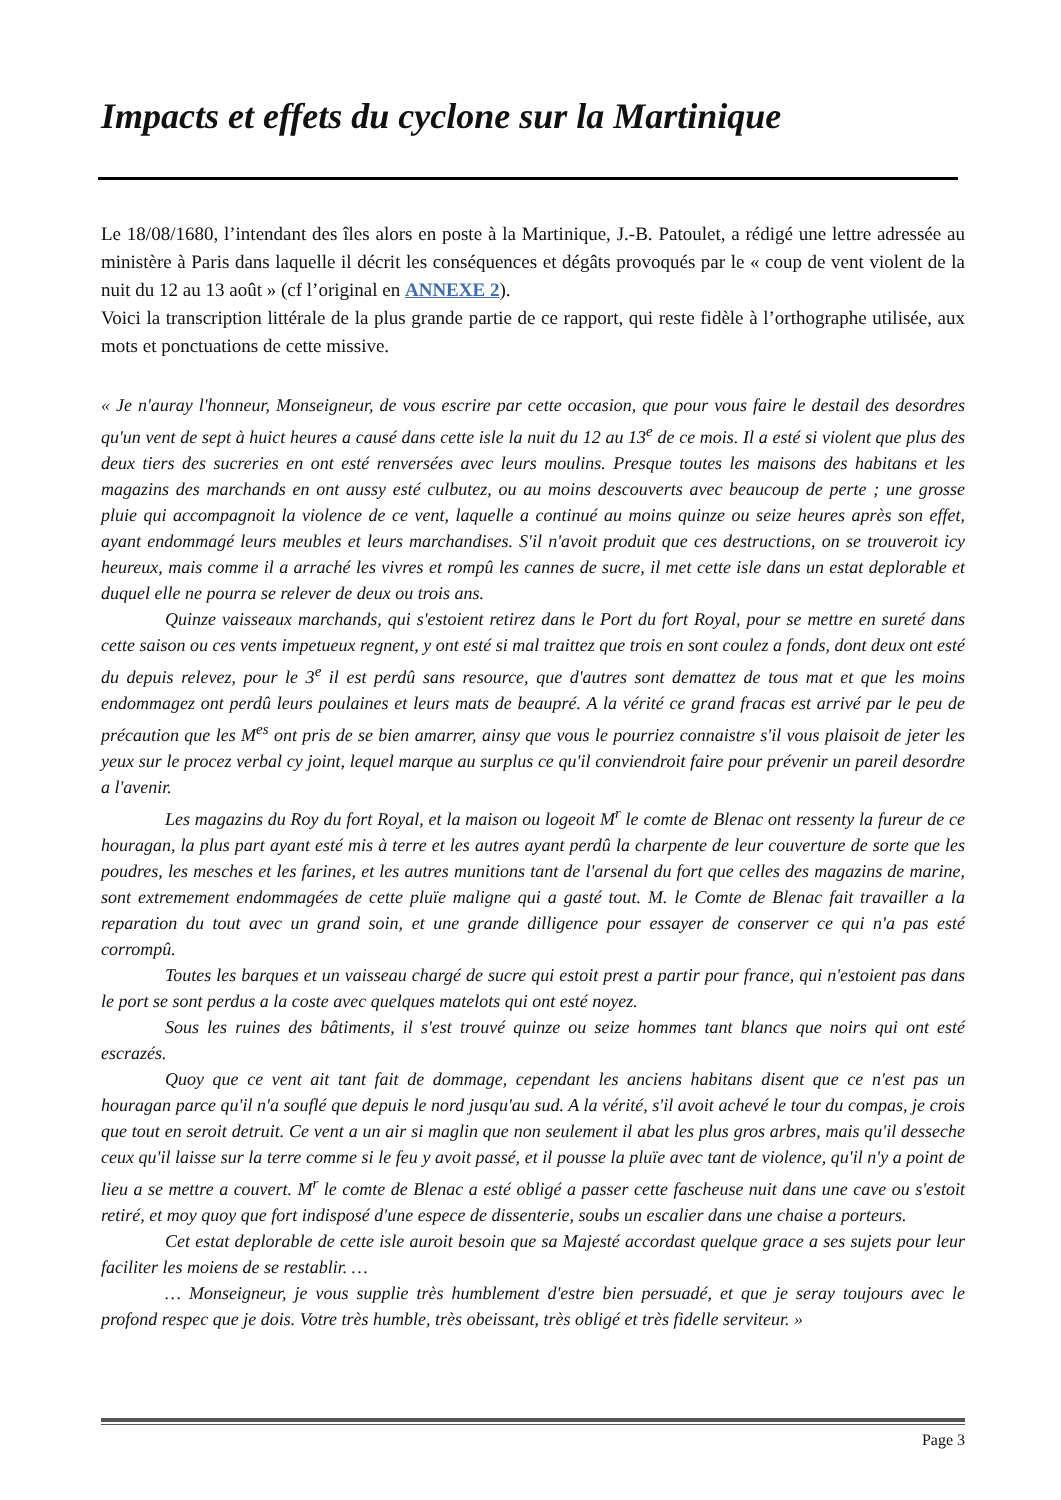Impacts et effets du cyclone sur la Martinique
Le 18/08/1680, l’intendant des îles alors en poste à la Martinique, J.-B. Patoulet, a rédigé une lettre adressée au ministère à Paris dans laquelle il décrit les conséquences et dégâts provoqués par le « coup de vent violent de la nuit du 12 au 13 août » (cf l’original en ANNEXE 2).
Voici la transcription littérale de la plus grande partie de ce rapport, qui reste fidèle à l’orthographe utilisée, aux mots et ponctuations de cette missive.
« Je n'auray l'honneur, Monseigneur, de vous escrire par cette occasion, que pour vous faire le destail des desordres qu'un vent de sept à huict heures a causé dans cette isle la nuit du 12 au 13<sup>e</sup> de ce mois. Il a esté si violent que plus des deux tiers des sucreries en ont esté renversées avec leurs moulins. Presque toutes les maisons des habitans et les magazins des marchands en ont aussy esté culbutez, ou au moins descouverts avec beaucoup de perte ; une grosse pluie qui accompagnoit la violence de ce vent, laquelle a continué au moins quinze ou seize heures après son effet, ayant endommagé leurs meubles et leurs marchandises. S'il n'avoit produit que ces destructions, on se trouveroit icy heureux, mais comme il a arraché les vivres et rompû les cannes de sucre, il met cette isle dans un estat deplorable et duquel elle ne pourra se relever de deux ou trois ans.
Quinze vaisseaux marchands, qui s'estoient retirez dans le Port du fort Royal, pour se mettre en sureté dans cette saison ou ces vents impetueux regnent, y ont esté si mal traittez que trois en sont coulez a fonds, dont deux ont esté du depuis relevez, pour le 3<sup>e</sup> il est perdû sans resource, que d'autres sont demattez de tous mat et que les moins endommagez ont perdû leurs poulaines et leurs mats de beaupré. A la vérité ce grand fracas est arrivé par le peu de précaution que les M<sup>es</sup> ont pris de se bien amarrer, ainsy que vous le pourriez connaistre s'il vous plaisoit de jeter les yeux sur le procez verbal cy joint, lequel marque au surplus ce qu'il conviendroit faire pour prévenir un pareil desordre a l'avenir.
Les magazins du Roy du fort Royal, et la maison ou logeoit M<sup>r</sup> le comte de Blenac ont ressenty la fureur de ce houragan, la plus part ayant esté mis à terre et les autres ayant perdû la charpente de leur couverture de sorte que les poudres, les mesches et les farines, et les autres munitions tant de l'arsenal du fort que celles des magazins de marine, sont extremement endommagées de cette pluïe maligne qui a gasté tout. M. le Comte de Blenac fait travailler a la reparation du tout avec un grand soin, et une grande dilligence pour essayer de conserver ce qui n'a pas esté corrompû.
Toutes les barques et un vaisseau chargé de sucre qui estoit prest a partir pour france, qui n'estoient pas dans le port se sont perdus a la coste avec quelques matelots qui ont esté noyez.
Sous les ruines des bâtiments, il s'est trouvé quinze ou seize hommes tant blancs que noirs qui ont esté escrazés.
Quoy que ce vent ait tant fait de dommage, cependant les anciens habitans disent que ce n'est pas un houragan parce qu'il n'a souflé que depuis le nord jusqu'au sud. A la vérité, s'il avoit achevé le tour du compas, je crois que tout en seroit detruit. Ce vent a un air si maglin que non seulement il abat les plus gros arbres, mais qu'il desseche ceux qu'il laisse sur la terre comme si le feu y avoit passé, et il pousse la pluïe avec tant de violence, qu'il n'y a point de lieu a se mettre a couvert. M<sup>r</sup> le comte de Blenac a esté obligé a passer cette fascheuse nuit dans une cave ou s'estoit retiré, et moy quoy que fort indisposé d'une espece de dissenterie, soubs un escalier dans une chaise a porteurs.
Cet estat deplorable de cette isle auroit besoin que sa Majesté accordast quelque grace a ses sujets pour leur faciliter les moiens de se restablir. …
… Monseigneur, je vous supplie très humblement d'estre bien persuadé, et que je seray toujours avec le profond respec que je dois. Votre très humble, très obeissant, très obligé et très fidelle serviteur. »
Page 3